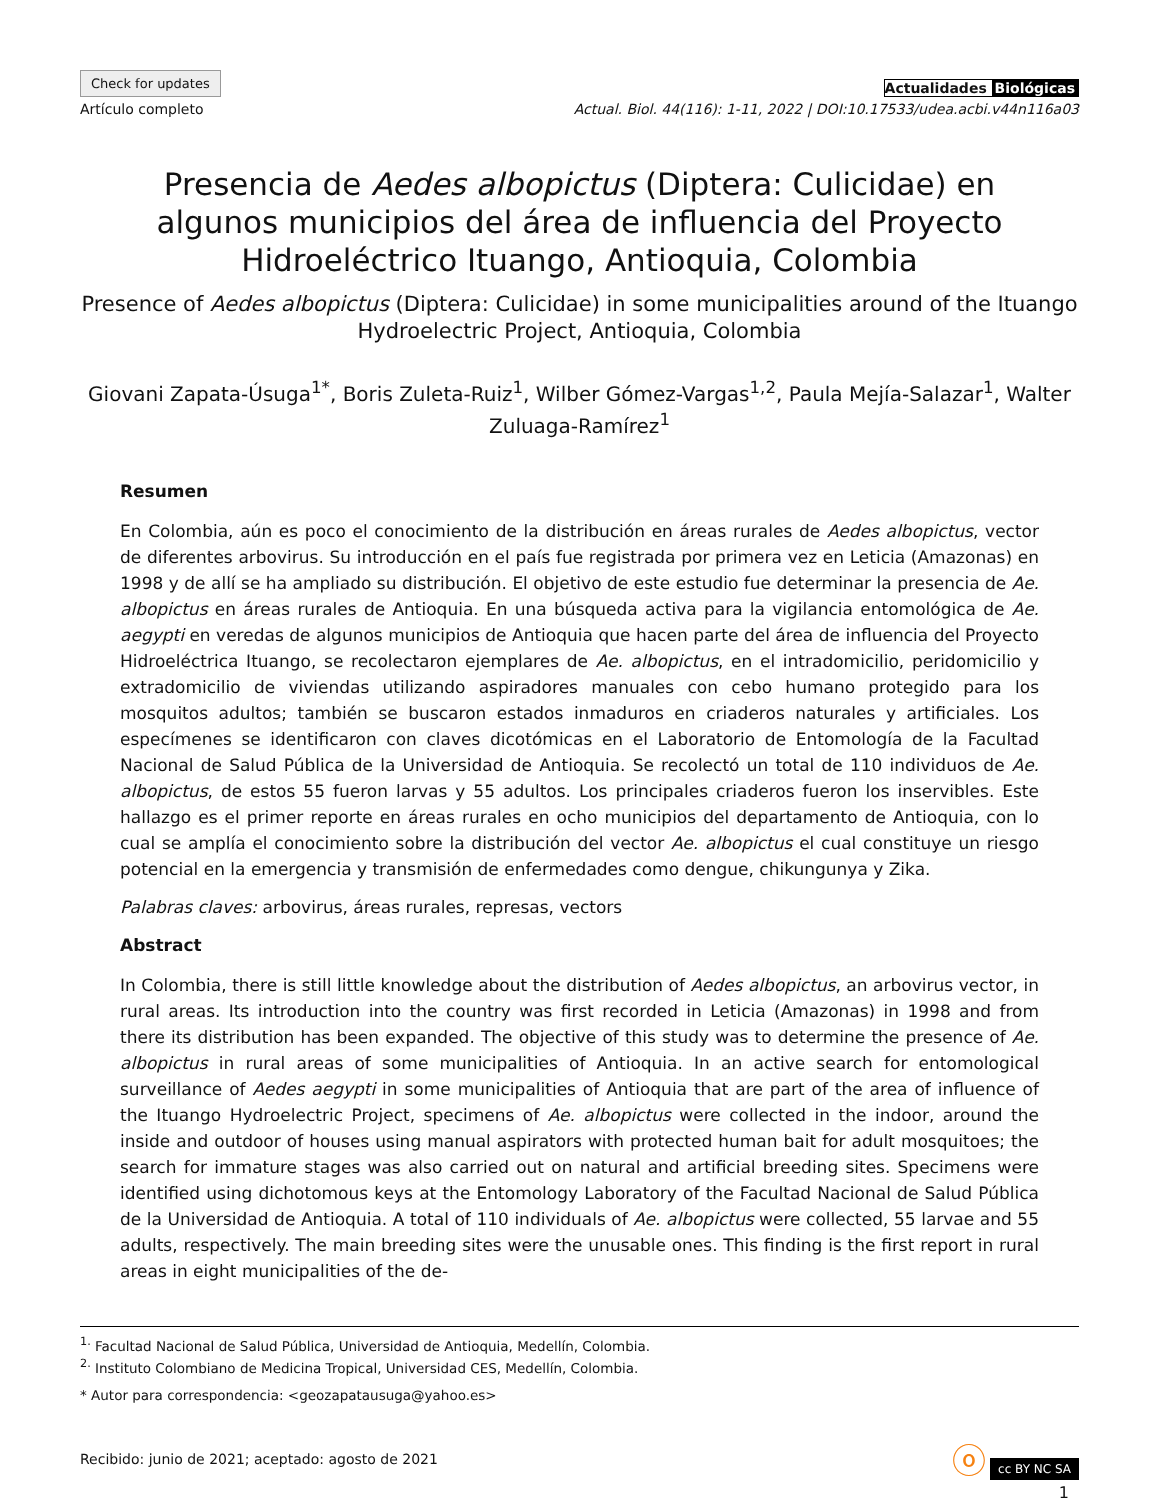Check for updates
Artículo completo
Actualidades Biológicas
Actual. Biol. 44(116): 1-11, 2022 | DOI:10.17533/udea.acbi.v44n116a03
Presencia de Aedes albopictus (Diptera: Culicidae) en algunos municipios del área de influencia del Proyecto Hidroeléctrico Ituango, Antioquia, Colombia
Presence of Aedes albopictus (Diptera: Culicidae) in some municipalities around of the Ituango Hydroelectric Project, Antioquia, Colombia
Giovani Zapata-Úsuga<sup>1*</sup>, Boris Zuleta-Ruiz<sup>1</sup>, Wilber Gómez-Vargas<sup>1,2</sup>, Paula Mejía-Salazar<sup>1</sup>, Walter Zuluaga-Ramírez<sup>1</sup>
Resumen
En Colombia, aún es poco el conocimiento de la distribución en áreas rurales de Aedes albopictus, vector de diferentes arbovirus. Su introducción en el país fue registrada por primera vez en Leticia (Amazonas) en 1998 y de allí se ha ampliado su distribución. El objetivo de este estudio fue determinar la presencia de Ae. albopictus en áreas rurales de Antioquia. En una búsqueda activa para la vigilancia entomológica de Ae. aegypti en veredas de algunos municipios de Antioquia que hacen parte del área de influencia del Proyecto Hidroeléctrica Ituango, se recolectaron ejemplares de Ae. albopictus, en el intradomicilio, peridomicilio y extradomicilio de viviendas utilizando aspiradores manuales con cebo humano protegido para los mosquitos adultos; también se buscaron estados inmaduros en criaderos naturales y artificiales. Los especímenes se identificaron con claves dicotómicas en el Laboratorio de Entomología de la Facultad Nacional de Salud Pública de la Universidad de Antioquia. Se recolectó un total de 110 individuos de Ae. albopictus, de estos 55 fueron larvas y 55 adultos. Los principales criaderos fueron los inservibles. Este hallazgo es el primer reporte en áreas rurales en ocho municipios del departamento de Antioquia, con lo cual se amplía el conocimiento sobre la distribución del vector Ae. albopictus el cual constituye un riesgo potencial en la emergencia y transmisión de enfermedades como dengue, chikungunya y Zika.
Palabras claves: arbovirus, áreas rurales, represas, vectors
Abstract
In Colombia, there is still little knowledge about the distribution of Aedes albopictus, an arbovirus vector, in rural areas. Its introduction into the country was first recorded in Leticia (Amazonas) in 1998 and from there its distribution has been expanded. The objective of this study was to determine the presence of Ae. albopictus in rural areas of some municipalities of Antioquia. In an active search for entomological surveillance of Aedes aegypti in some municipalities of Antioquia that are part of the area of influence of the Ituango Hydroelectric Project, specimens of Ae. albopictus were collected in the indoor, around the inside and outdoor of houses using manual aspirators with protected human bait for adult mosquitoes; the search for immature stages was also carried out on natural and artificial breeding sites. Specimens were identified using dichotomous keys at the Entomology Laboratory of the Facultad Nacional de Salud Pública de la Universidad de Antioquia. A total of 110 individuals of Ae. albopictus were collected, 55 larvae and 55 adults, respectively. The main breeding sites were the unusable ones. This finding is the first report in rural areas in eight municipalities of the de-
<sup>1.</sup> Facultad Nacional de Salud Pública, Universidad de Antioquia, Medellín, Colombia.
<sup>2.</sup> Instituto Colombiano de Medicina Tropical, Universidad CES, Medellín, Colombia.
* Autor para correspondencia: <geozapatausuga@yahoo.es>
Recibido: junio de 2021; aceptado: agosto de 2021
ⓞ cc BY NC SA
1